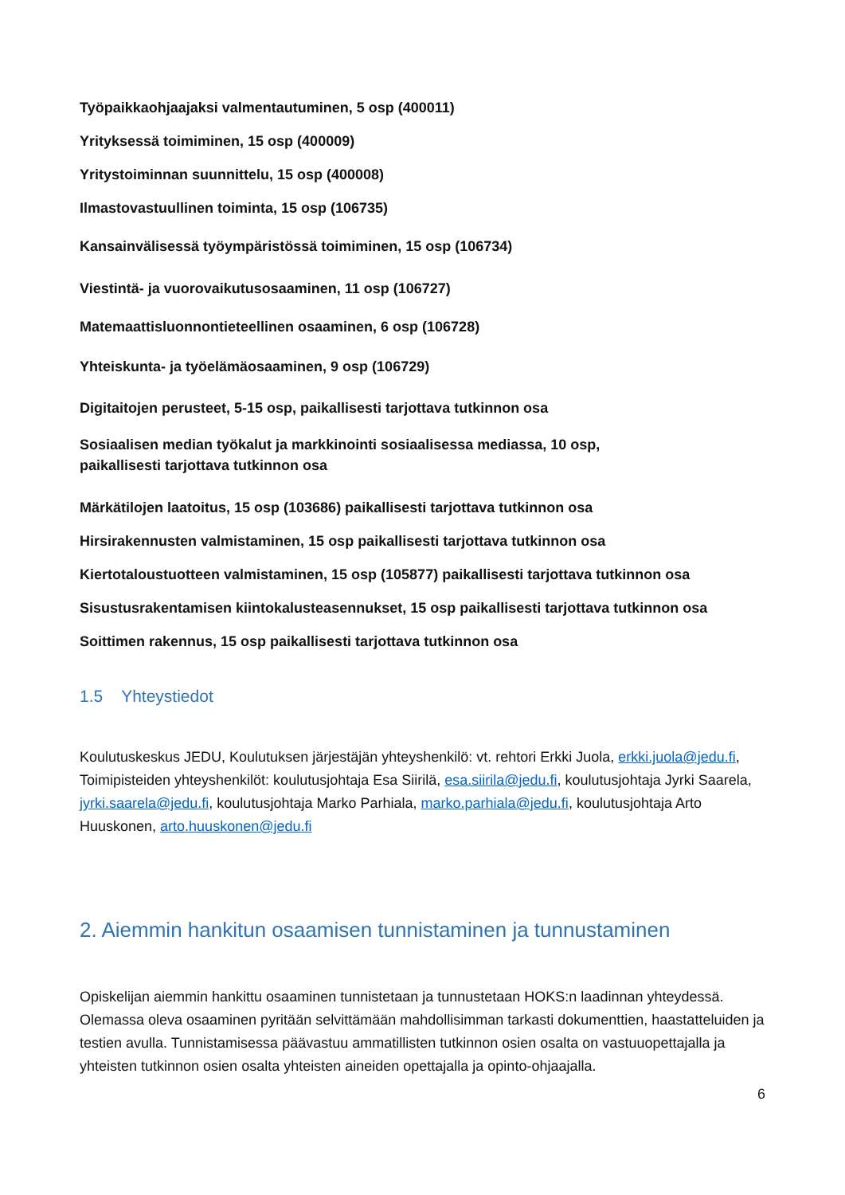Työpaikkaohjaajaksi valmentautuminen, 5 osp (400011)
Yrityksessä toimiminen, 15 osp (400009)
Yritystoiminnan suunnittelu, 15 osp (400008)
Ilmastovastuullinen toiminta, 15 osp (106735)
Kansainvälisessä työympäristössä toimiminen, 15 osp (106734)
Viestintä- ja vuorovaikutusosaaminen, 11 osp (106727)
Matemaattisluonnontieteellinen osaaminen, 6 osp (106728)
Yhteiskunta- ja työelämäosaaminen, 9 osp (106729)
Digitaitojen perusteet, 5-15 osp, paikallisesti tarjottava tutkinnon osa
Sosiaalisen median työkalut ja markkinointi sosiaalisessa mediassa, 10 osp,
paikallisesti tarjottava tutkinnon osa
Märkätilojen laatoitus, 15 osp (103686) paikallisesti tarjottava tutkinnon osa
Hirsirakennusten valmistaminen, 15 osp paikallisesti tarjottava tutkinnon osa
Kiertotaloustuotteen valmistaminen, 15 osp (105877) paikallisesti tarjottava tutkinnon osa
Sisustusrakentamisen kiintokalusteasennukset, 15 osp paikallisesti tarjottava tutkinnon osa
Soittimen rakennus, 15 osp paikallisesti tarjottava tutkinnon osa
1.5 Yhteystiedot
Koulutuskeskus JEDU, Koulutuksen järjestäjän yhteyshenkilö: vt. rehtori Erkki Juola, erkki.juola@jedu.fi, Toimipisteiden yhteyshenkilöt: koulutusjohtaja Esa Siirilä, esa.siirila@jedu.fi, koulutusjohtaja Jyrki Saarela, jyrki.saarela@jedu.fi, koulutusjohtaja Marko Parhiala, marko.parhiala@jedu.fi, koulutusjohtaja Arto Huuskonen, arto.huuskonen@jedu.fi
2. Aiemmin hankitun osaamisen tunnistaminen ja tunnustaminen
Opiskelijan aiemmin hankittu osaaminen tunnistetaan ja tunnustetaan HOKS:n laadinnan yhteydessä. Olemassa oleva osaaminen pyritään selvittämään mahdollisimman tarkasti dokumenttien, haastatteluiden ja testien avulla. Tunnistamisessa päävastuu ammatillisten tutkinnon osien osalta on vastuuopettajalla ja yhteisten tutkinnon osien osalta yhteisten aineiden opettajalla ja opinto-ohjaajalla.
6